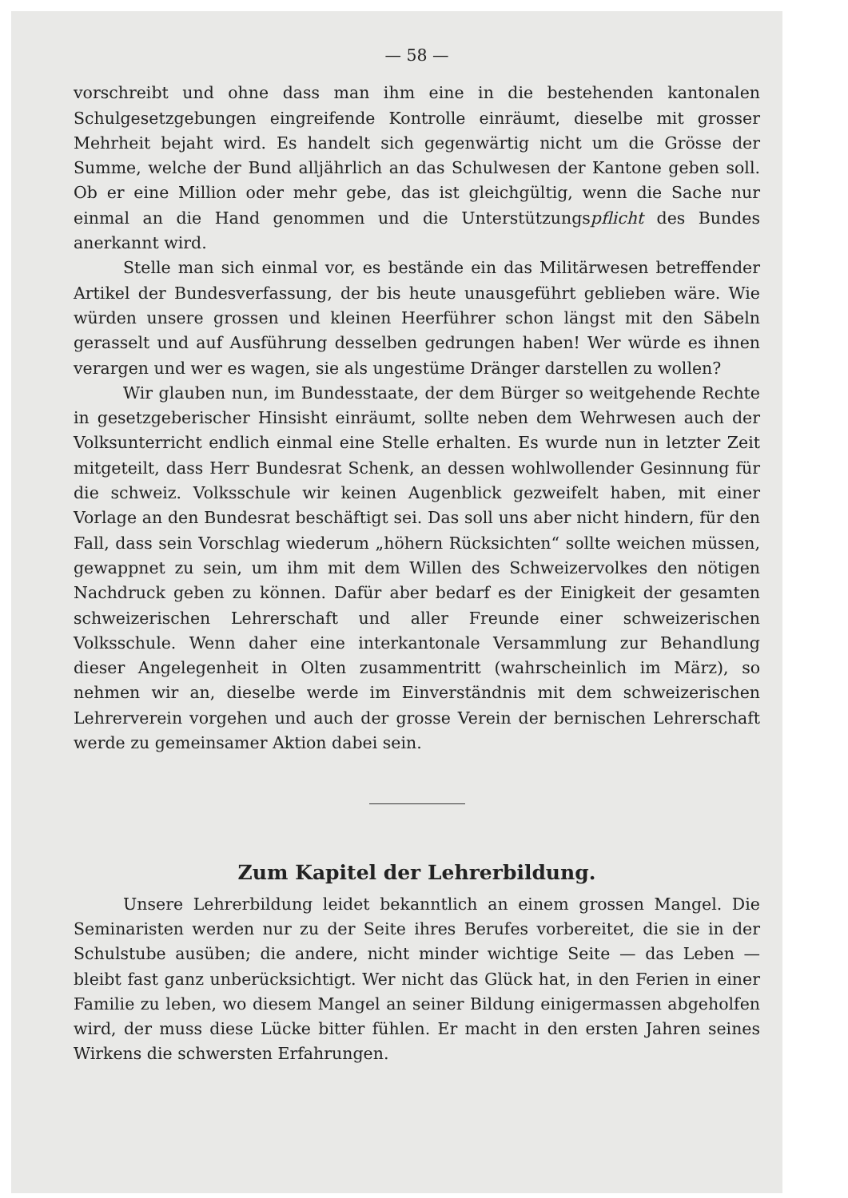— 58 —
vorschreibt und ohne dass man ihm eine in die bestehenden kantonalen Schulgesetzgebungen eingreifende Kontrolle einräumt, dieselbe mit grosser Mehrheit bejaht wird. Es handelt sich gegenwärtig nicht um die Grösse der Summe, welche der Bund alljährlich an das Schulwesen der Kantone geben soll. Ob er eine Million oder mehr gebe, das ist gleichgültig, wenn die Sache nur einmal an die Hand genommen und die Unterstützungspflicht des Bundes anerkannt wird.
Stelle man sich einmal vor, es bestände ein das Militärwesen betreffender Artikel der Bundesverfassung, der bis heute unausgeführt geblieben wäre. Wie würden unsere grossen und kleinen Heerführer schon längst mit den Säbeln gerasselt und auf Ausführung desselben gedrungen haben! Wer würde es ihnen verargen und wer es wagen, sie als ungestüme Dränger darstellen zu wollen?
Wir glauben nun, im Bundesstaate, der dem Bürger so weitgehende Rechte in gesetzgeberischer Hinsisht einräumt, sollte neben dem Wehrwesen auch der Volksunterricht endlich einmal eine Stelle erhalten. Es wurde nun in letzter Zeit mitgeteilt, dass Herr Bundesrat Schenk, an dessen wohlwollender Gesinnung für die schweiz. Volksschule wir keinen Augenblick gezweifelt haben, mit einer Vorlage an den Bundesrat beschäftigt sei. Das soll uns aber nicht hindern, für den Fall, dass sein Vorschlag wiederum „höhern Rücksichten“ sollte weichen müssen, gewappnet zu sein, um ihm mit dem Willen des Schweizervolkes den nötigen Nachdruck geben zu können. Dafür aber bedarf es der Einigkeit der gesamten schweizerischen Lehrerschaft und aller Freunde einer schweizerischen Volksschule. Wenn daher eine interkantonale Versammlung zur Behandlung dieser Angelegenheit in Olten zusammentritt (wahrscheinlich im März), so nehmen wir an, dieselbe werde im Einverständnis mit dem schweizerischen Lehrerverein vorgehen und auch der grosse Verein der bernischen Lehrerschaft werde zu gemeinsamer Aktion dabei sein.
Zum Kapitel der Lehrerbildung.
Unsere Lehrerbildung leidet bekanntlich an einem grossen Mangel. Die Seminaristen werden nur zu der Seite ihres Berufes vorbereitet, die sie in der Schulstube ausüben; die andere, nicht minder wichtige Seite — das Leben — bleibt fast ganz unberücksichtigt. Wer nicht das Glück hat, in den Ferien in einer Familie zu leben, wo diesem Mangel an seiner Bildung einigermassen abgeholfen wird, der muss diese Lücke bitter fühlen. Er macht in den ersten Jahren seines Wirkens die schwersten Erfahrungen.